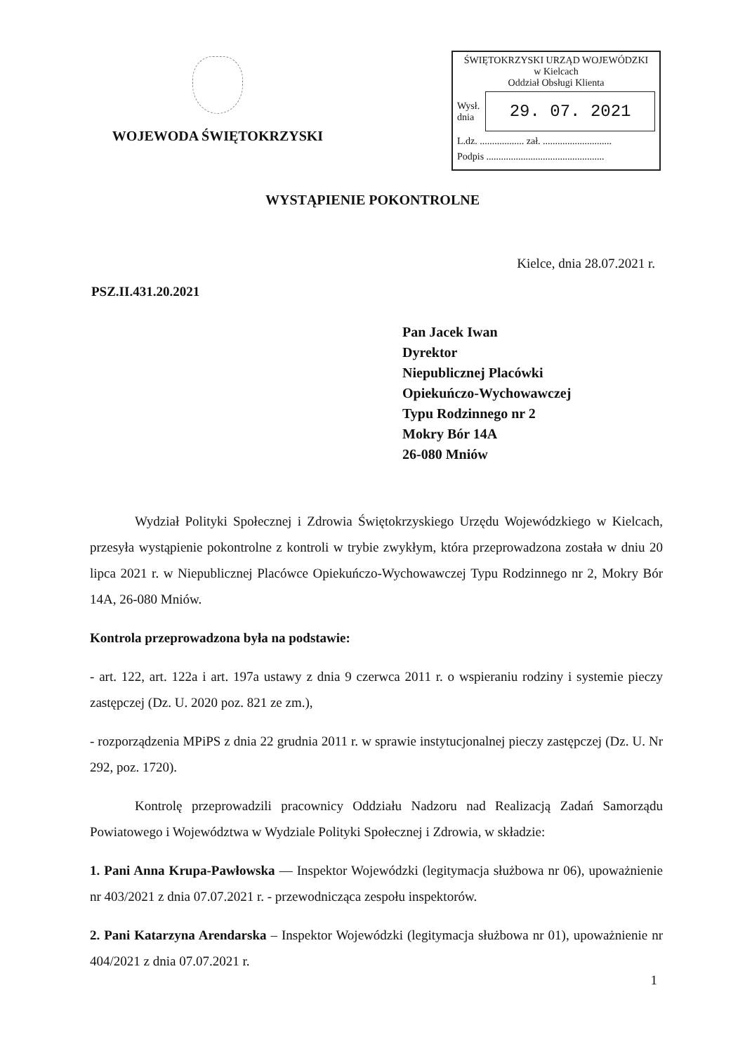WOJEWODA ŚWIĘTOKRZYSKI
ŚWIĘTOKRZYSKI URZĄD WOJEWÓDZKI
w Kielcach
Oddział Obsługi Klienta
Wysł.
dnia
29. 07. 2021
L.dz. .................. zał. ............................
Podpis ................................................
WYSTĄPIENIE POKONTROLNE
Kielce, dnia 28.07.2021 r.
PSZ.II.431.20.2021
Pan Jacek Iwan
Dyrektor
Niepublicznej Placówki
Opiekuńczo-Wychowawczej
Typu Rodzinnego nr 2
Mokry Bór 14A
26-080 Mniów
Wydział Polityki Społecznej i Zdrowia Świętokrzyskiego Urzędu Wojewódzkiego w Kielcach, przesyła wystąpienie pokontrolne z kontroli w trybie zwykłym, która przeprowadzona została w dniu 20 lipca 2021 r. w Niepublicznej Placówce Opiekuńczo-Wychowawczej Typu Rodzinnego nr 2, Mokry Bór 14A, 26-080 Mniów.
Kontrola przeprowadzona była na podstawie:
- art. 122, art. 122a i art. 197a ustawy z dnia 9 czerwca 2011 r. o wspieraniu rodziny i systemie pieczy zastępczej (Dz. U. 2020 poz. 821 ze zm.),
- rozporządzenia MPiPS z dnia 22 grudnia 2011 r. w sprawie instytucjonalnej pieczy zastępczej (Dz. U. Nr 292, poz. 1720).
Kontrolę przeprowadzili pracownicy Oddziału Nadzoru nad Realizacją Zadań Samorządu Powiatowego i Województwa w Wydziale Polityki Społecznej i Zdrowia, w składzie:
1. Pani Anna Krupa-Pawłowska — Inspektor Wojewódzki (legitymacja służbowa nr 06), upoważnienie nr 403/2021 z dnia 07.07.2021 r. - przewodnicząca zespołu inspektorów.
2. Pani Katarzyna Arendarska – Inspektor Wojewódzki (legitymacja służbowa nr 01), upoważnienie nr 404/2021 z dnia 07.07.2021 r.
1